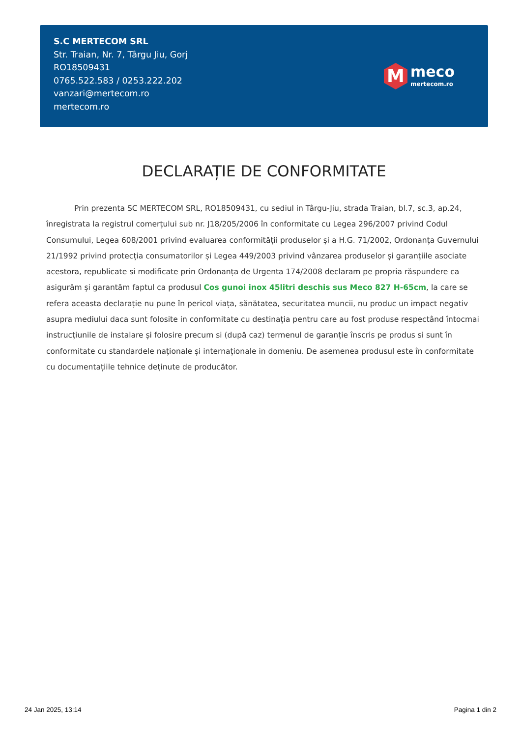S.C MERTECOM SRL
Str. Traian, Nr. 7, Târgu Jiu, Gorj
RO18509431
0765.522.583 / 0253.222.202
vanzari@mertecom.ro
mertecom.ro
M
meco
mertecom.ro
DECLARAȚIE DE CONFORMITATE
Prin prezenta SC MERTECOM SRL, RO18509431, cu sediul in Târgu-Jiu, strada Traian, bl.7, sc.3, ap.24, înregistrata la registrul comerțului sub nr. J18/205/2006 în conformitate cu Legea 296/2007 privind Codul Consumului, Legea 608/2001 privind evaluarea conformității produselor și a H.G. 71/2002, Ordonanța Guvernului 21/1992 privind protecția consumatorilor și Legea 449/2003 privind vânzarea produselor și garanțiile asociate acestora, republicate si modificate prin Ordonanța de Urgenta 174/2008 declaram pe propria răspundere ca asigurăm și garantăm faptul ca produsul Cos gunoi inox 45litri deschis sus Meco 827 H-65cm, la care se refera aceasta declarație nu pune în pericol viața, sănătatea, securitatea muncii, nu produc un impact negativ asupra mediului daca sunt folosite in conformitate cu destinația pentru care au fost produse respectând întocmai instrucțiunile de instalare și folosire precum si (după caz) termenul de garanție înscris pe produs si sunt în conformitate cu standardele naționale și internaționale in domeniu. De asemenea produsul este în conformitate cu documentațiile tehnice deținute de producător.
24 Jan 2025, 13:14 Pagina 1 din 2